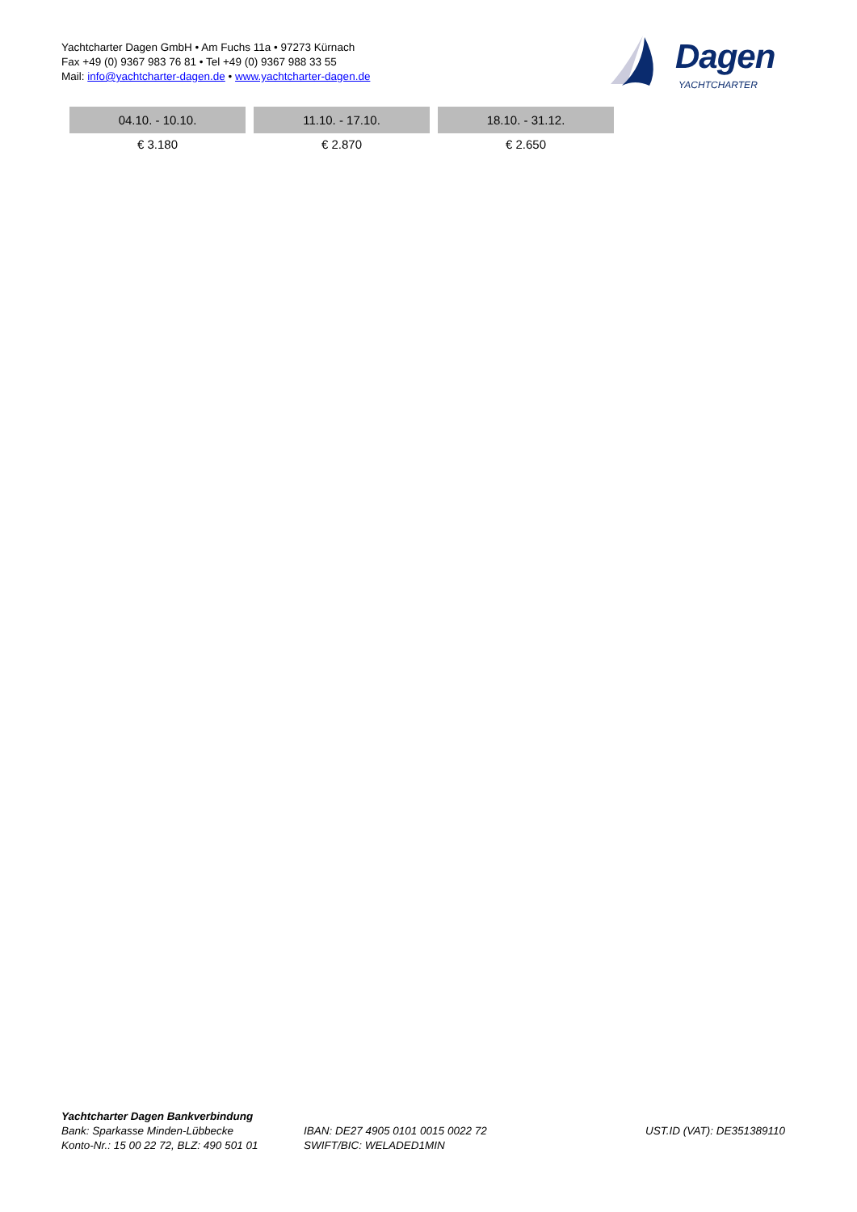Yachtcharter Dagen GmbH • Am Fuchs 11a • 97273 Kürnach
Fax +49 (0) 9367 983 76 81 • Tel +49 (0) 9367 988 33 55
Mail: info@yachtcharter-dagen.de • www.yachtcharter-dagen.de
Dagen
YACHTCHARTER
| 04.10. - 10.10. | 11.10. - 17.10. | 18.10. - 31.12. |
| --- | --- | --- |
| € 3.180 | € 2.870 | € 2.650 |
Yachtcharter Dagen Bankverbindung
Bank: Sparkasse Minden-Lübbecke
Konto-Nr.: 15 00 22 72, BLZ: 490 501 01
IBAN: DE27 4905 0101 0015 0022 72
SWIFT/BIC: WELADED1MIN
UST.ID (VAT): DE351389110